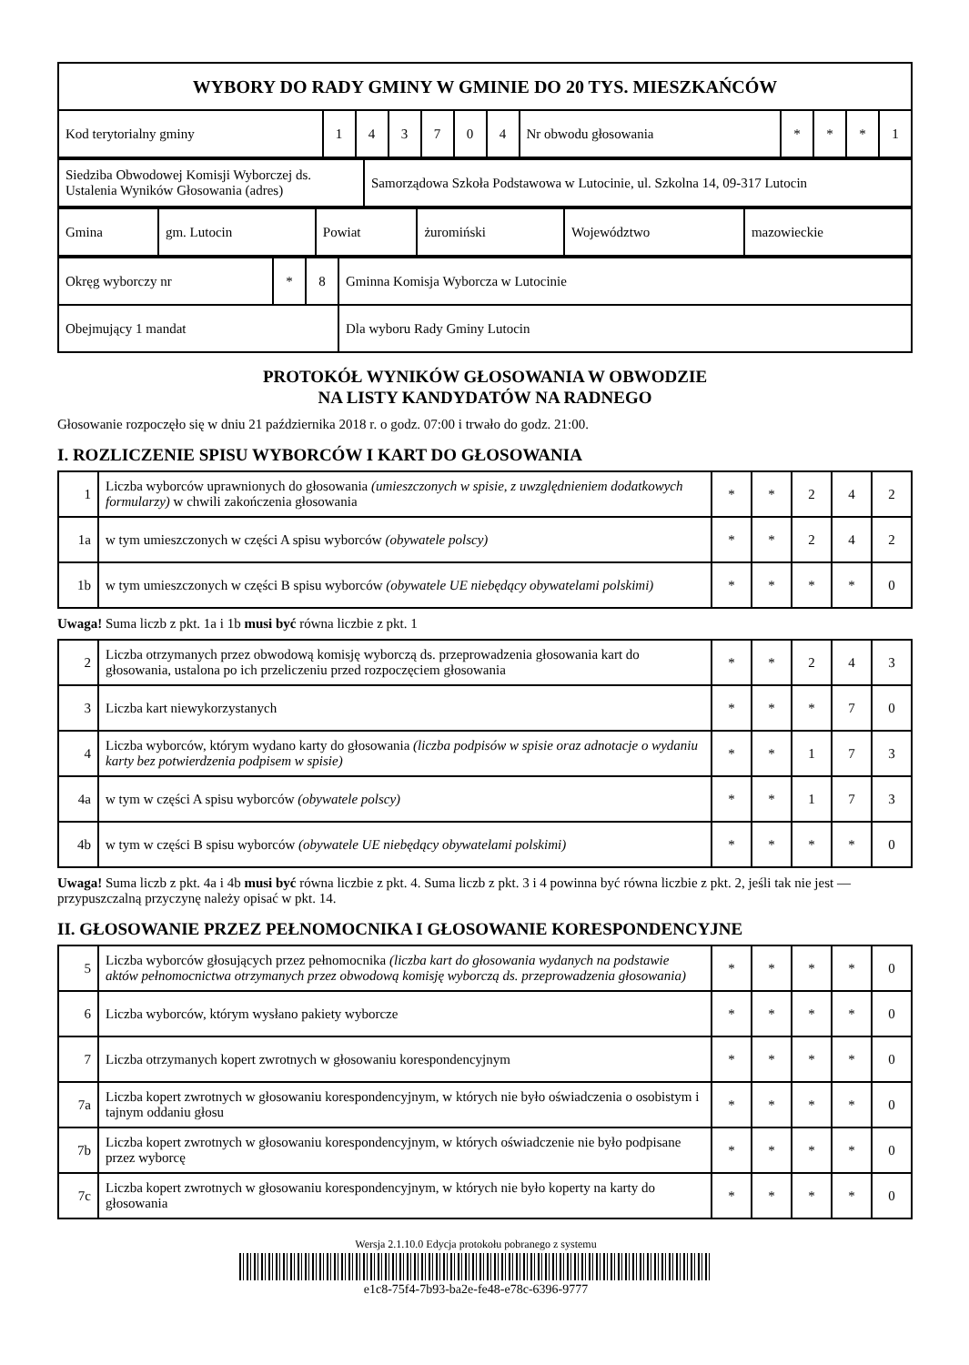| WYBORY DO RADY GMINY W GMINIE DO 20 TYS. MIESZKAŃCÓW | | | | | | | | | | | |
| Kod terytorialny gminy | 1 | 4 | 3 | 7 | 0 | 4 | Nr obwodu głosowania | * | * | * | 1 |
| Siedziba Obwodowej Komisji Wyborczej ds. Ustalenia Wyników Głosowania (adres) | Samorządowa Szkoła Podstawowa w Lutocinie, ul. Szkolna 14, 09-317 Lutocin |
| Gmina | gm. Lutocin | Powiat | żuromiński | Województwo | mazowieckie |
| Okręg wyborczy nr | * | 8 | Gminna Komisja Wyborcza w Lutocinie |
| Obejmujący 1 mandat | | | Dla wyboru Rady Gminy Lutocin |
PROTOKÓŁ WYNIKÓW GŁOSOWANIA W OBWODZIE
NA LISTY KANDYDATÓW NA RADNEGO
Głosowanie rozpoczęło się w dniu 21 października 2018 r. o godz. 07:00 i trwało do godz. 21:00.
I. ROZLICZENIE SPISU WYBORCÓW I KART DO GŁOSOWANIA
| 1 | Liczba wyborców uprawnionych do głosowania (umieszczonych w spisie, z uwzględnieniem dodatkowych formularzy) w chwili zakończenia głosowania | * | * | 2 | 4 | 2 |
| 1a | w tym umieszczonych w części A spisu wyborców (obywatele polscy) | * | * | 2 | 4 | 2 |
| 1b | w tym umieszczonych w części B spisu wyborców (obywatele UE niebędący obywatelami polskimi) | * | * | * | * | 0 |
Uwaga! Suma liczb z pkt. 1a i 1b musi być równa liczbie z pkt. 1
| 2 | Liczba otrzymanych przez obwodową komisję wyborczą ds. przeprowadzenia głosowania kart do głosowania, ustalona po ich przeliczeniu przed rozpoczęciem głosowania | * | * | 2 | 4 | 3 |
| 3 | Liczba kart niewykorzystanych | * | * | * | 7 | 0 |
| 4 | Liczba wyborców, którym wydano karty do głosowania (liczba podpisów w spisie oraz adnotacje o wydaniu karty bez potwierdzenia podpisem w spisie) | * | * | 1 | 7 | 3 |
| 4a | w tym w części A spisu wyborców (obywatele polscy) | * | * | 1 | 7 | 3 |
| 4b | w tym w części B spisu wyborców (obywatele UE niebędący obywatelami polskimi) | * | * | * | * | 0 |
Uwaga! Suma liczb z pkt. 4a i 4b musi być równa liczbie z pkt. 4. Suma liczb z pkt. 3 i 4 powinna być równa liczbie z pkt. 2, jeśli tak nie jest — przypuszczalną przyczynę należy opisać w pkt. 14.
II. GŁOSOWANIE PRZEZ PEŁNOMOCNIKA I GŁOSOWANIE KORESPONDENCYJNE
| 5 | Liczba wyborców głosujących przez pełnomocnika (liczba kart do głosowania wydanych na podstawie aktów pełnomocnictwa otrzymanych przez obwodową komisję wyborczą ds. przeprowadzenia głosowania) | * | * | * | * | 0 |
| 6 | Liczba wyborców, którym wysłano pakiety wyborcze | * | * | * | * | 0 |
| 7 | Liczba otrzymanych kopert zwrotnych w głosowaniu korespondencyjnym | * | * | * | * | 0 |
| 7a | Liczba kopert zwrotnych w głosowaniu korespondencyjnym, w których nie było oświadczenia o osobistym i tajnym oddaniu głosu | * | * | * | * | 0 |
| 7b | Liczba kopert zwrotnych w głosowaniu korespondencyjnym, w których oświadczenie nie było podpisane przez wyborcę | * | * | * | * | 0 |
| 7c | Liczba kopert zwrotnych w głosowaniu korespondencyjnym, w których nie było koperty na karty do głosowania | * | * | * | * | 0 |
Wersja 2.1.10.0 Edycja protokołu pobranego z systemu
e1c8-75f4-7b93-ba2e-fe48-e78c-6396-9777